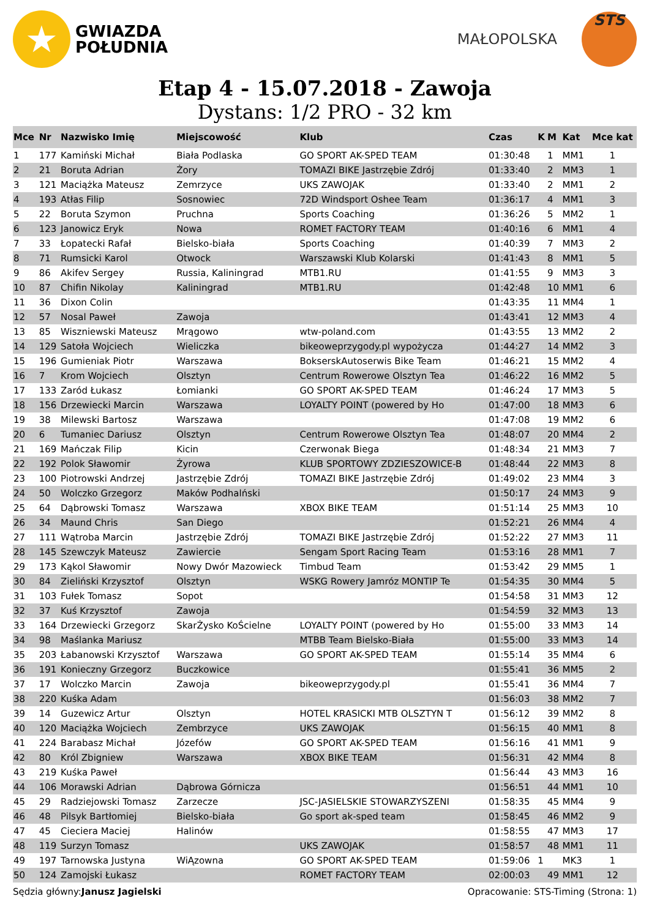★
GWIAZDA
POŁUDNIA
MAŁOPOLSKA
STS
Etap 4 - 15.07.2018 - Zawoja
Dystans: 1/2 PRO - 32 km
| Mce | Nr | Nazwisko Imię | Miejscowość | Klub | Czas | K | M | Kat | Mce kat |
| --- | --- | --- | --- | --- | --- | --- | --- | --- | --- |
| 1 | 177 | Kamiński Michał | Biała Podlaska | GO SPORT AK-SPED TEAM | 01:30:48 | | 1 | MM1 | 1 |
| 2 | 21 | Boruta Adrian | Żory | TOMAZI BIKE Jastrzębie Zdrój | 01:33:40 | | 2 | MM3 | 1 |
| 3 | 121 | Maciążka Mateusz | Zemrzyce | UKS ZAWOJAK | 01:33:40 | | 2 | MM1 | 2 |
| 4 | 193 | Atłas Filip | Sosnowiec | 72D Windsport Oshee Team | 01:36:17 | | 4 | MM1 | 3 |
| 5 | 22 | Boruta Szymon | Pruchna | Sports Coaching | 01:36:26 | | 5 | MM2 | 1 |
| 6 | 123 | Janowicz Eryk | Nowa | ROMET FACTORY TEAM | 01:40:16 | | 6 | MM1 | 4 |
| 7 | 33 | Łopatecki Rafał | Bielsko-biała | Sports Coaching | 01:40:39 | | 7 | MM3 | 2 |
| 8 | 71 | Rumsicki Karol | Otwock | Warszawski Klub Kolarski | 01:41:43 | | 8 | MM1 | 5 |
| 9 | 86 | Akifev Sergey | Russia, Kaliningrad | MTB1.RU | 01:41:55 | | 9 | MM3 | 3 |
| 10 | 87 | Chifin Nikolay | Kaliningrad | MTB1.RU | 01:42:48 | | 10 | MM1 | 6 |
| 11 | 36 | Dixon Colin | | | 01:43:35 | | 11 | MM4 | 1 |
| 12 | 57 | Nosal Paweł | Zawoja | | 01:43:41 | | 12 | MM3 | 4 |
| 13 | 85 | Wiszniewski Mateusz | Mrągowo | wtw-poland.com | 01:43:55 | | 13 | MM2 | 2 |
| 14 | 129 | Satoła Wojciech | Wieliczka | bikeoweprzygody.pl wypożycza | 01:44:27 | | 14 | MM2 | 3 |
| 15 | 196 | Gumieniak Piotr | Warszawa | BokserskAutoserwis Bike Team | 01:46:21 | | 15 | MM2 | 4 |
| 16 | 7 | Krom Wojciech | Olsztyn | Centrum Rowerowe Olsztyn Tea | 01:46:22 | | 16 | MM2 | 5 |
| 17 | 133 | Zaród Łukasz | Łomianki | GO SPORT AK-SPED TEAM | 01:46:24 | | 17 | MM3 | 5 |
| 18 | 156 | Drzewiecki Marcin | Warszawa | LOYALTY POINT (powered by Ho | 01:47:00 | | 18 | MM3 | 6 |
| 19 | 38 | Milewski Bartosz | Warszawa | | 01:47:08 | | 19 | MM2 | 6 |
| 20 | 6 | Tumaniec Dariusz | Olsztyn | Centrum Rowerowe Olsztyn Tea | 01:48:07 | | 20 | MM4 | 2 |
| 21 | 169 | Mańczak Filip | Kicin | Czerwonak Biega | 01:48:34 | | 21 | MM3 | 7 |
| 22 | 192 | Polok Sławomir | Żyrowa | KLUB SPORTOWY ZDZIESZOWICE-B | 01:48:44 | | 22 | MM3 | 8 |
| 23 | 100 | Piotrowski Andrzej | Jastrzębie Zdrój | TOMAZI BIKE Jastrzębie Zdrój | 01:49:02 | | 23 | MM4 | 3 |
| 24 | 50 | Wolczko Grzegorz | Maków Podhalński | | 01:50:17 | | 24 | MM3 | 9 |
| 25 | 64 | Dąbrowski Tomasz | Warszawa | XBOX BIKE TEAM | 01:51:14 | | 25 | MM3 | 10 |
| 26 | 34 | Maund Chris | San Diego | | 01:52:21 | | 26 | MM4 | 4 |
| 27 | 111 | Wątroba Marcin | Jastrzębie Zdrój | TOMAZI BIKE Jastrzębie Zdrój | 01:52:22 | | 27 | MM3 | 11 |
| 28 | 145 | Szewczyk Mateusz | Zawiercie | Sengam Sport Racing Team | 01:53:16 | | 28 | MM1 | 7 |
| 29 | 173 | Kąkol Sławomir | Nowy Dwór Mazowieck | Timbud Team | 01:53:42 | | 29 | MM5 | 1 |
| 30 | 84 | Zieliński Krzysztof | Olsztyn | WSKG Rowery Jamróz MONTIP Te | 01:54:35 | | 30 | MM4 | 5 |
| 31 | 103 | Fułek Tomasz | Sopot | | 01:54:58 | | 31 | MM3 | 12 |
| 32 | 37 | Kuś Krzysztof | Zawoja | | 01:54:59 | | 32 | MM3 | 13 |
| 33 | 164 | Drzewiecki Grzegorz | SkarŻysko KoŚcielne | LOYALTY POINT (powered by Ho | 01:55:00 | | 33 | MM3 | 14 |
| 34 | 98 | Maślanka Mariusz | | MTBB Team Bielsko-Biała | 01:55:00 | | 33 | MM3 | 14 |
| 35 | 203 | Łabanowski Krzysztof | Warszawa | GO SPORT AK-SPED TEAM | 01:55:14 | | 35 | MM4 | 6 |
| 36 | 191 | Konieczny Grzegorz | Buczkowice | | 01:55:41 | | 36 | MM5 | 2 |
| 37 | 17 | Wolczko Marcin | Zawoja | bikeoweprzygody.pl | 01:55:41 | | 36 | MM4 | 7 |
| 38 | 220 | Kuśka Adam | | | 01:56:03 | | 38 | MM2 | 7 |
| 39 | 14 | Guzewicz Artur | Olsztyn | HOTEL KRASICKI MTB OLSZTYN T | 01:56:12 | | 39 | MM2 | 8 |
| 40 | 120 | Maciążka Wojciech | Zembrzyce | UKS ZAWOJAK | 01:56:15 | | 40 | MM1 | 8 |
| 41 | 224 | Barabasz Michał | Józefów | GO SPORT AK-SPED TEAM | 01:56:16 | | 41 | MM1 | 9 |
| 42 | 80 | Król Zbigniew | Warszawa | XBOX BIKE TEAM | 01:56:31 | | 42 | MM4 | 8 |
| 43 | 219 | Kuśka Paweł | | | 01:56:44 | | 43 | MM3 | 16 |
| 44 | 106 | Morawski Adrian | Dąbrowa Górnicza | | 01:56:51 | | 44 | MM1 | 10 |
| 45 | 29 | Radziejowski Tomasz | Zarzecze | JSC-JASIELSKIE STOWARZYSZENI | 01:58:35 | | 45 | MM4 | 9 |
| 46 | 48 | Pilsyk Bartłomiej | Bielsko-biała | Go sport ak-sped team | 01:58:45 | | 46 | MM2 | 9 |
| 47 | 45 | Cieciera Maciej | Halinów | | 01:58:55 | | 47 | MM3 | 17 |
| 48 | 119 | Surzyn Tomasz | | UKS ZAWOJAK | 01:58:57 | | 48 | MM1 | 11 |
| 49 | 197 | Tarnowska Justyna | WiĄzowna | GO SPORT AK-SPED TEAM | 01:59:06 | 1 | | MK3 | 1 |
| 50 | 124 | Zamojski Łukasz | | ROMET FACTORY TEAM | 02:00:03 | | 49 | MM1 | 12 |
Sędzia główny:Janusz Jagielski Opracowanie: STS-Timing (Strona: 1)